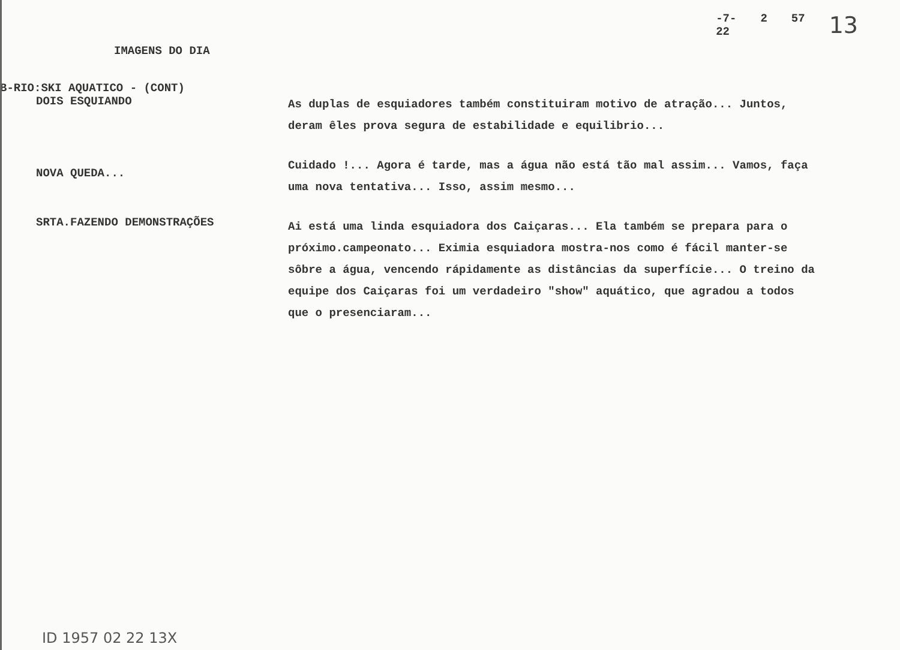-7-
22 2 57 13
IMAGENS DO DIA
B-RIO:SKI AQUATICO - (CONT)
DOIS ESQUIANDO
As duplas de esquiadores também constituiram motivo de atração... Juntos, deram êles prova segura de estabilidade e equilibrio...
NOVA QUEDA...
Cuidado !... Agora é tarde, mas a água não está tão mal assim... Vamos, faça uma nova tentativa... Isso, assim mesmo...
SRTA.FAZENDO DEMONSTRAÇÕES
Ai está uma linda esquiadora dos Caiçaras... Ela também se prepara para o próximo.campeonato... Eximia esquiadora mostra-nos como é fácil manter-se sôbre a água, vencendo rápidamente as distâncias da superfície... O treino da equipe dos Caiçaras foi um verdadeiro "show" aquático, que agradou a todos que o presenciaram...
ID 1957 02 22 13X